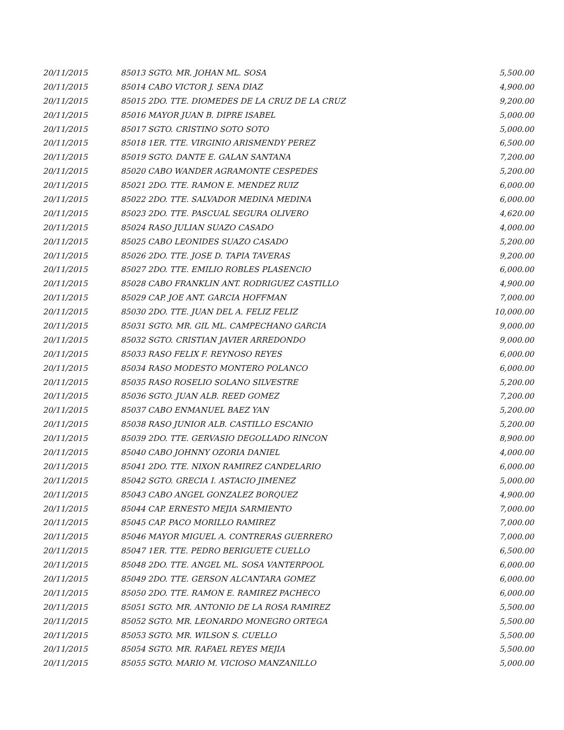| 20/11/2015 | 85013 SGTO. MR. JOHAN ML. SOSA | 5,500.00 |
| 20/11/2015 | 85014 CABO VICTOR J. SENA DIAZ | 4,900.00 |
| 20/11/2015 | 85015 2DO. TTE. DIOMEDES DE LA CRUZ DE LA CRUZ | 9,200.00 |
| 20/11/2015 | 85016 MAYOR JUAN B. DIPRE ISABEL | 5,000.00 |
| 20/11/2015 | 85017 SGTO. CRISTINO SOTO SOTO | 5,000.00 |
| 20/11/2015 | 85018 1ER. TTE. VIRGINIO ARISMENDY PEREZ | 6,500.00 |
| 20/11/2015 | 85019 SGTO. DANTE E. GALAN SANTANA | 7,200.00 |
| 20/11/2015 | 85020 CABO WANDER AGRAMONTE CESPEDES | 5,200.00 |
| 20/11/2015 | 85021 2DO. TTE. RAMON E. MENDEZ RUIZ | 6,000.00 |
| 20/11/2015 | 85022 2DO. TTE. SALVADOR MEDINA MEDINA | 6,000.00 |
| 20/11/2015 | 85023 2DO. TTE. PASCUAL SEGURA OLIVERO | 4,620.00 |
| 20/11/2015 | 85024 RASO JULIAN SUAZO CASADO | 4,000.00 |
| 20/11/2015 | 85025 CABO LEONIDES SUAZO CASADO | 5,200.00 |
| 20/11/2015 | 85026 2DO. TTE. JOSE D. TAPIA TAVERAS | 9,200.00 |
| 20/11/2015 | 85027 2DO. TTE. EMILIO ROBLES PLASENCIO | 6,000.00 |
| 20/11/2015 | 85028 CABO FRANKLIN ANT. RODRIGUEZ CASTILLO | 4,900.00 |
| 20/11/2015 | 85029 CAP. JOE ANT. GARCIA HOFFMAN | 7,000.00 |
| 20/11/2015 | 85030 2DO. TTE. JUAN DEL A. FELIZ FELIZ | 10,000.00 |
| 20/11/2015 | 85031 SGTO. MR. GIL ML. CAMPECHANO GARCIA | 9,000.00 |
| 20/11/2015 | 85032 SGTO. CRISTIAN JAVIER ARREDONDO | 9,000.00 |
| 20/11/2015 | 85033 RASO FELIX F. REYNOSO REYES | 6,000.00 |
| 20/11/2015 | 85034 RASO MODESTO MONTERO POLANCO | 6,000.00 |
| 20/11/2015 | 85035 RASO ROSELIO SOLANO SILVESTRE | 5,200.00 |
| 20/11/2015 | 85036 SGTO. JUAN ALB. REED GOMEZ | 7,200.00 |
| 20/11/2015 | 85037 CABO ENMANUEL BAEZ YAN | 5,200.00 |
| 20/11/2015 | 85038 RASO JUNIOR ALB. CASTILLO ESCANIO | 5,200.00 |
| 20/11/2015 | 85039 2DO. TTE. GERVASIO DEGOLLADO RINCON | 8,900.00 |
| 20/11/2015 | 85040 CABO JOHNNY OZORIA DANIEL | 4,000.00 |
| 20/11/2015 | 85041 2DO. TTE. NIXON RAMIREZ CANDELARIO | 6,000.00 |
| 20/11/2015 | 85042 SGTO. GRECIA I. ASTACIO JIMENEZ | 5,000.00 |
| 20/11/2015 | 85043 CABO ANGEL GONZALEZ BORQUEZ | 4,900.00 |
| 20/11/2015 | 85044 CAP. ERNESTO MEJIA SARMIENTO | 7,000.00 |
| 20/11/2015 | 85045 CAP. PACO MORILLO RAMIREZ | 7,000.00 |
| 20/11/2015 | 85046 MAYOR MIGUEL A. CONTRERAS GUERRERO | 7,000.00 |
| 20/11/2015 | 85047 1ER. TTE. PEDRO BERIGUETE CUELLO | 6,500.00 |
| 20/11/2015 | 85048 2DO. TTE. ANGEL ML. SOSA VANTERPOOL | 6,000.00 |
| 20/11/2015 | 85049 2DO. TTE. GERSON ALCANTARA GOMEZ | 6,000.00 |
| 20/11/2015 | 85050 2DO. TTE. RAMON E. RAMIREZ PACHECO | 6,000.00 |
| 20/11/2015 | 85051 SGTO. MR. ANTONIO DE LA ROSA RAMIREZ | 5,500.00 |
| 20/11/2015 | 85052 SGTO. MR. LEONARDO MONEGRO ORTEGA | 5,500.00 |
| 20/11/2015 | 85053 SGTO. MR. WILSON S. CUELLO | 5,500.00 |
| 20/11/2015 | 85054 SGTO. MR. RAFAEL REYES MEJIA | 5,500.00 |
| 20/11/2015 | 85055 SGTO. MARIO M. VICIOSO MANZANILLO | 5,000.00 |